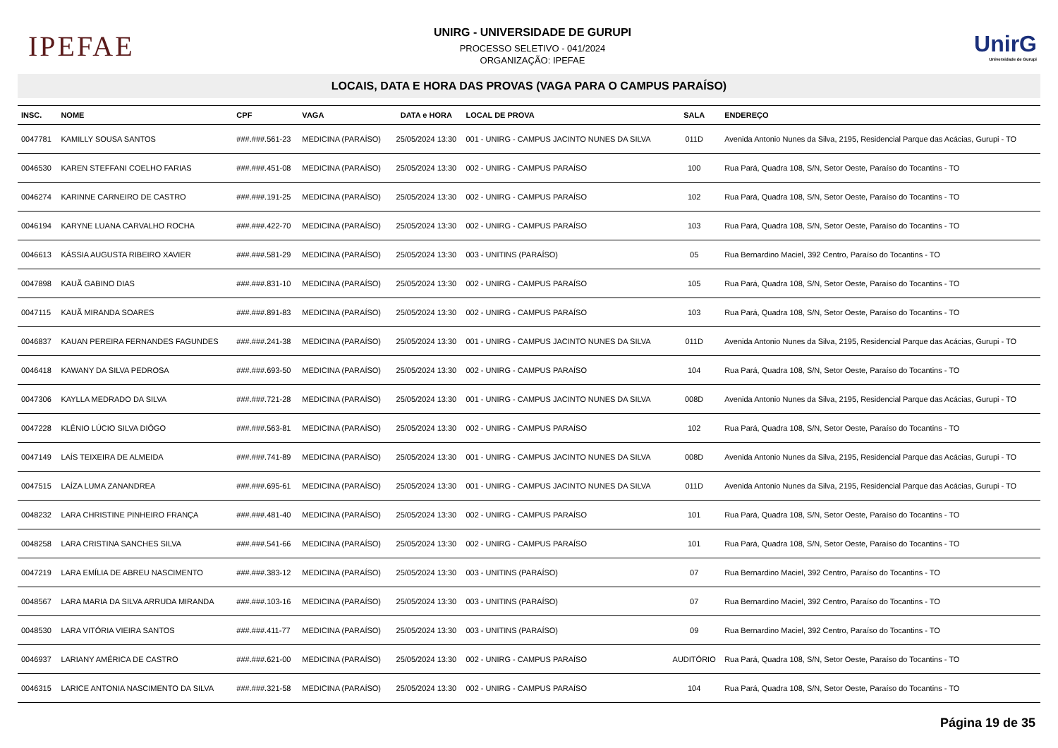IPEFAE
UNIRG - UNIVERSIDADE DE GURUPI
PROCESSO SELETIVO - 041/2024
ORGANIZAÇÃO: IPEFAE
UnirG
Universidade de Gurupi
LOCAIS, DATA E HORA DAS PROVAS (VAGA PARA O CAMPUS PARAÍSO)
| INSC. | NOME | CPF | VAGA | DATA e HORA | LOCAL DE PROVA | SALA | ENDEREÇO |
| --- | --- | --- | --- | --- | --- | --- | --- |
| 0047781 | KAMILLY SOUSA SANTOS | ###.###.561-23 | MEDICINA (PARAÍSO) | 25/05/2024 13:30 | 001 - UNIRG - CAMPUS JACINTO NUNES DA SILVA | 011D | Avenida Antonio Nunes da Silva, 2195, Residencial Parque das Acácias, Gurupi - TO |
| 0046530 | KAREN STEFFANI COELHO FARIAS | ###.###.451-08 | MEDICINA (PARAÍSO) | 25/05/2024 13:30 | 002 - UNIRG - CAMPUS PARAÍSO | 100 | Rua Pará, Quadra 108, S/N, Setor Oeste, Paraíso do Tocantins - TO |
| 0046274 | KARINNE CARNEIRO DE CASTRO | ###.###.191-25 | MEDICINA (PARAÍSO) | 25/05/2024 13:30 | 002 - UNIRG - CAMPUS PARAÍSO | 102 | Rua Pará, Quadra 108, S/N, Setor Oeste, Paraíso do Tocantins - TO |
| 0046194 | KARYNE LUANA CARVALHO ROCHA | ###.###.422-70 | MEDICINA (PARAÍSO) | 25/05/2024 13:30 | 002 - UNIRG - CAMPUS PARAÍSO | 103 | Rua Pará, Quadra 108, S/N, Setor Oeste, Paraíso do Tocantins - TO |
| 0046613 | KÁSSIA AUGUSTA RIBEIRO XAVIER | ###.###.581-29 | MEDICINA (PARAÍSO) | 25/05/2024 13:30 | 003 - UNITINS (PARAÍSO) | 05 | Rua Bernardino Maciel, 392 Centro, Paraíso do Tocantins - TO |
| 0047898 | KAUÃ GABINO DIAS | ###.###.831-10 | MEDICINA (PARAÍSO) | 25/05/2024 13:30 | 002 - UNIRG - CAMPUS PARAÍSO | 105 | Rua Pará, Quadra 108, S/N, Setor Oeste, Paraíso do Tocantins - TO |
| 0047115 | KAUÃ MIRANDA SOARES | ###.###.891-83 | MEDICINA (PARAÍSO) | 25/05/2024 13:30 | 002 - UNIRG - CAMPUS PARAÍSO | 103 | Rua Pará, Quadra 108, S/N, Setor Oeste, Paraíso do Tocantins - TO |
| 0046837 | KAUAN PEREIRA FERNANDES FAGUNDES | ###.###.241-38 | MEDICINA (PARAÍSO) | 25/05/2024 13:30 | 001 - UNIRG - CAMPUS JACINTO NUNES DA SILVA | 011D | Avenida Antonio Nunes da Silva, 2195, Residencial Parque das Acácias, Gurupi - TO |
| 0046418 | KAWANY DA SILVA PEDROSA | ###.###.693-50 | MEDICINA (PARAÍSO) | 25/05/2024 13:30 | 002 - UNIRG - CAMPUS PARAÍSO | 104 | Rua Pará, Quadra 108, S/N, Setor Oeste, Paraíso do Tocantins - TO |
| 0047306 | KAYLLA MEDRADO DA SILVA | ###.###.721-28 | MEDICINA (PARAÍSO) | 25/05/2024 13:30 | 001 - UNIRG - CAMPUS JACINTO NUNES DA SILVA | 008D | Avenida Antonio Nunes da Silva, 2195, Residencial Parque das Acácias, Gurupi - TO |
| 0047228 | KLÊNIO LÚCIO SILVA DIÔGO | ###.###.563-81 | MEDICINA (PARAÍSO) | 25/05/2024 13:30 | 002 - UNIRG - CAMPUS PARAÍSO | 102 | Rua Pará, Quadra 108, S/N, Setor Oeste, Paraíso do Tocantins - TO |
| 0047149 | LAÍS TEIXEIRA DE ALMEIDA | ###.###.741-89 | MEDICINA (PARAÍSO) | 25/05/2024 13:30 | 001 - UNIRG - CAMPUS JACINTO NUNES DA SILVA | 008D | Avenida Antonio Nunes da Silva, 2195, Residencial Parque das Acácias, Gurupi - TO |
| 0047515 | LAÍZA LUMA ZANANDREA | ###.###.695-61 | MEDICINA (PARAÍSO) | 25/05/2024 13:30 | 001 - UNIRG - CAMPUS JACINTO NUNES DA SILVA | 011D | Avenida Antonio Nunes da Silva, 2195, Residencial Parque das Acácias, Gurupi - TO |
| 0048232 | LARA CHRISTINE PINHEIRO FRANÇA | ###.###.481-40 | MEDICINA (PARAÍSO) | 25/05/2024 13:30 | 002 - UNIRG - CAMPUS PARAÍSO | 101 | Rua Pará, Quadra 108, S/N, Setor Oeste, Paraíso do Tocantins - TO |
| 0048258 | LARA CRISTINA SANCHES SILVA | ###.###.541-66 | MEDICINA (PARAÍSO) | 25/05/2024 13:30 | 002 - UNIRG - CAMPUS PARAÍSO | 101 | Rua Pará, Quadra 108, S/N, Setor Oeste, Paraíso do Tocantins - TO |
| 0047219 | LARA EMÍLIA DE ABREU NASCIMENTO | ###.###.383-12 | MEDICINA (PARAÍSO) | 25/05/2024 13:30 | 003 - UNITINS (PARAÍSO) | 07 | Rua Bernardino Maciel, 392 Centro, Paraíso do Tocantins - TO |
| 0048567 | LARA MARIA DA SILVA ARRUDA MIRANDA | ###.###.103-16 | MEDICINA (PARAÍSO) | 25/05/2024 13:30 | 003 - UNITINS (PARAÍSO) | 07 | Rua Bernardino Maciel, 392 Centro, Paraíso do Tocantins - TO |
| 0048530 | LARA VITÓRIA VIEIRA SANTOS | ###.###.411-77 | MEDICINA (PARAÍSO) | 25/05/2024 13:30 | 003 - UNITINS (PARAÍSO) | 09 | Rua Bernardino Maciel, 392 Centro, Paraíso do Tocantins - TO |
| 0046937 | LARIANY AMÉRICA DE CASTRO | ###.###.621-00 | MEDICINA (PARAÍSO) | 25/05/2024 13:30 | 002 - UNIRG - CAMPUS PARAÍSO | AUDITÓRIO | Rua Pará, Quadra 108, S/N, Setor Oeste, Paraíso do Tocantins - TO |
| 0046315 | LARICE ANTONIA NASCIMENTO DA SILVA | ###.###.321-58 | MEDICINA (PARAÍSO) | 25/05/2024 13:30 | 002 - UNIRG - CAMPUS PARAÍSO | 104 | Rua Pará, Quadra 108, S/N, Setor Oeste, Paraíso do Tocantins - TO |
Página 19 de 35